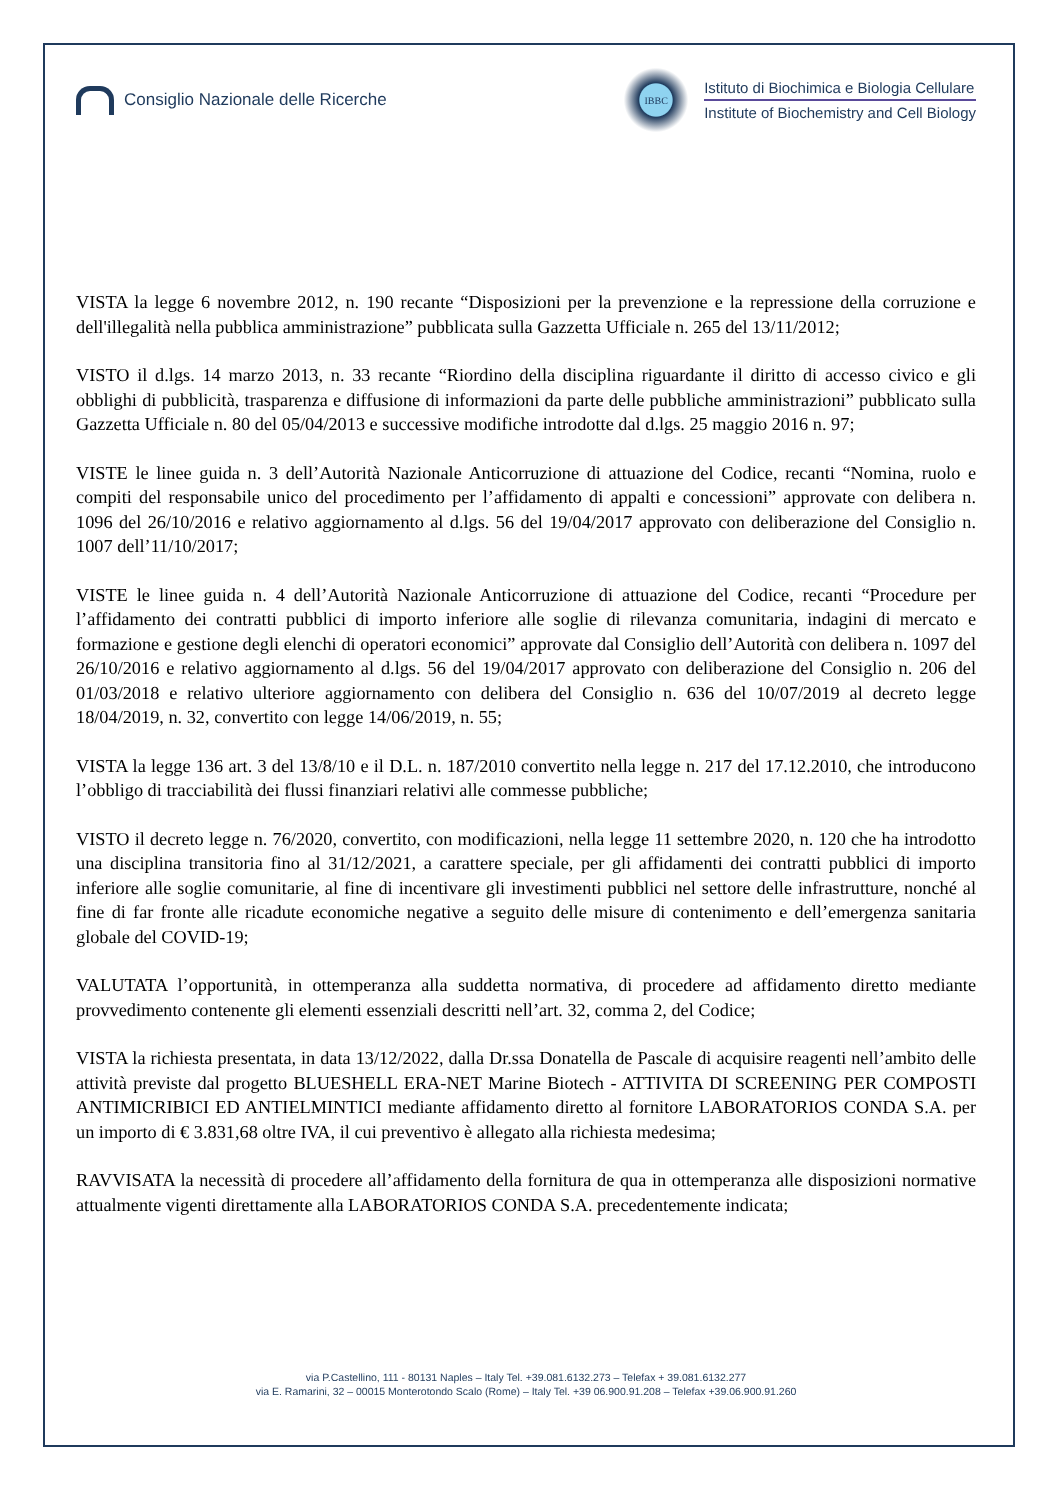Consiglio Nazionale delle Ricerche
IBBC
Istituto di Biochimica e Biologia Cellulare
Institute of Biochemistry and Cell Biology
VISTA la legge 6 novembre 2012, n. 190 recante “Disposizioni per la prevenzione e la repressione della corruzione e dell'illegalità nella pubblica amministrazione” pubblicata sulla Gazzetta Ufficiale n. 265 del 13/11/2012;
VISTO il d.lgs. 14 marzo 2013, n. 33 recante “Riordino della disciplina riguardante il diritto di accesso civico e gli obblighi di pubblicità, trasparenza e diffusione di informazioni da parte delle pubbliche amministrazioni” pubblicato sulla Gazzetta Ufficiale n. 80 del 05/04/2013 e successive modifiche introdotte dal d.lgs. 25 maggio 2016 n. 97;
VISTE le linee guida n. 3 dell’Autorità Nazionale Anticorruzione di attuazione del Codice, recanti “Nomina, ruolo e compiti del responsabile unico del procedimento per l’affidamento di appalti e concessioni” approvate con delibera n. 1096 del 26/10/2016 e relativo aggiornamento al d.lgs. 56 del 19/04/2017 approvato con deliberazione del Consiglio n. 1007 dell’11/10/2017;
VISTE le linee guida n. 4 dell’Autorità Nazionale Anticorruzione di attuazione del Codice, recanti “Procedure per l’affidamento dei contratti pubblici di importo inferiore alle soglie di rilevanza comunitaria, indagini di mercato e formazione e gestione degli elenchi di operatori economici” approvate dal Consiglio dell’Autorità con delibera n. 1097 del 26/10/2016 e relativo aggiornamento al d.lgs. 56 del 19/04/2017 approvato con deliberazione del Consiglio n. 206 del 01/03/2018 e relativo ulteriore aggiornamento con delibera del Consiglio n. 636 del 10/07/2019 al decreto legge 18/04/2019, n. 32, convertito con legge 14/06/2019, n. 55;
VISTA la legge 136 art. 3 del 13/8/10 e il D.L. n. 187/2010 convertito nella legge n. 217 del 17.12.2010, che introducono l’obbligo di tracciabilità dei flussi finanziari relativi alle commesse pubbliche;
VISTO il decreto legge n. 76/2020, convertito, con modificazioni, nella legge 11 settembre 2020, n. 120 che ha introdotto una disciplina transitoria fino al 31/12/2021, a carattere speciale, per gli affidamenti dei contratti pubblici di importo inferiore alle soglie comunitarie, al fine di incentivare gli investimenti pubblici nel settore delle infrastrutture, nonché al fine di far fronte alle ricadute economiche negative a seguito delle misure di contenimento e dell’emergenza sanitaria globale del COVID-19;
VALUTATA l’opportunità, in ottemperanza alla suddetta normativa, di procedere ad affidamento diretto mediante provvedimento contenente gli elementi essenziali descritti nell’art. 32, comma 2, del Codice;
VISTA la richiesta presentata, in data 13/12/2022, dalla Dr.ssa Donatella de Pascale di acquisire reagenti nell’ambito delle attività previste dal progetto BLUESHELL ERA-NET Marine Biotech - ATTIVITA DI SCREENING PER COMPOSTI ANTIMICRIBICI ED ANTIELMINTICI mediante affidamento diretto al fornitore LABORATORIOS CONDA S.A. per un importo di € 3.831,68 oltre IVA, il cui preventivo è allegato alla richiesta medesima;
RAVVISATA la necessità di procedere all’affidamento della fornitura de qua in ottemperanza alle disposizioni normative attualmente vigenti direttamente alla LABORATORIOS CONDA S.A. precedentemente indicata;
via P.Castellino, 111 - 80131 Naples – Italy Tel. +39.081.6132.273 – Telefax + 39.081.6132.277
via E. Ramarini, 32 – 00015 Monterotondo Scalo (Rome) – Italy Tel. +39 06.900.91.208 – Telefax +39.06.900.91.260